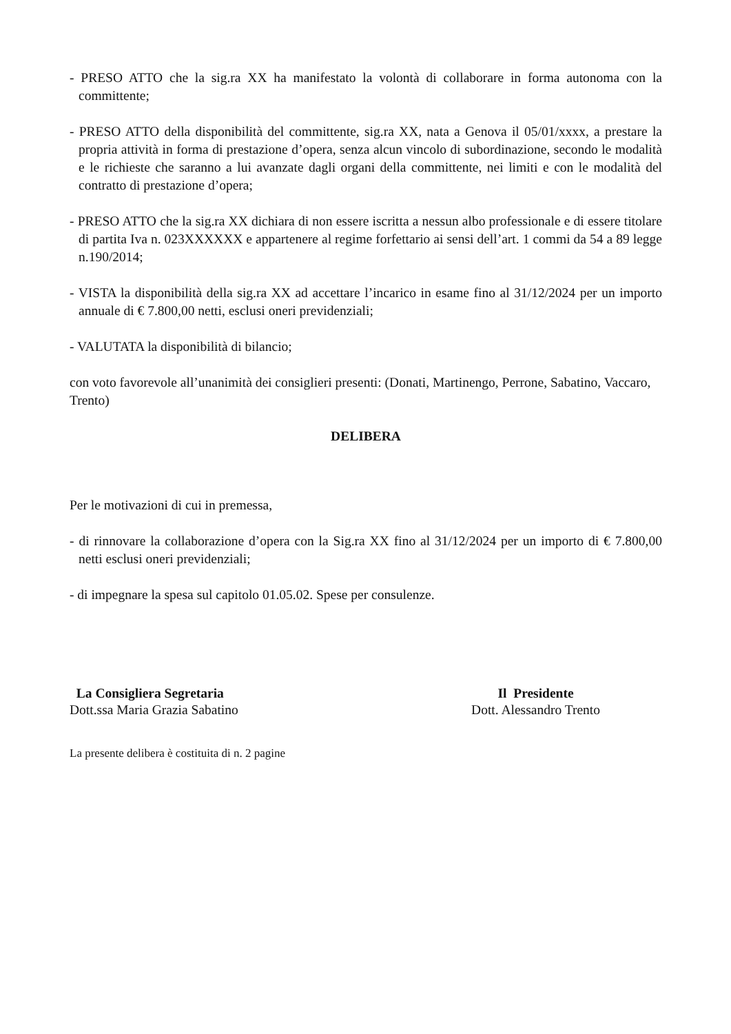- PRESO ATTO che la sig.ra XX ha manifestato la volontà di collaborare in forma autonoma con la committente;
- PRESO ATTO della disponibilità del committente, sig.ra XX, nata a Genova il 05/01/xxxx, a prestare la propria attività in forma di prestazione d’opera, senza alcun vincolo di subordinazione, secondo le modalità e le richieste che saranno a lui avanzate dagli organi della committente, nei limiti e con le modalità del contratto di prestazione d’opera;
- PRESO ATTO che la sig.ra XX dichiara di non essere iscritta a nessun albo professionale e di essere titolare di partita Iva n. 023XXXXXX e appartenere al regime forfettario ai sensi dell’art. 1 commi da 54 a 89 legge n.190/2014;
- VISTA la disponibilità della sig.ra XX ad accettare l’incarico in esame fino al 31/12/2024 per un importo annuale di € 7.800,00 netti, esclusi oneri previdenziali;
- VALUTATA la disponibilità di bilancio;
con voto favorevole all’unanimità dei consiglieri presenti: (Donati, Martinengo, Perrone, Sabatino, Vaccaro, Trento)
DELIBERA
Per le motivazioni di cui in premessa,
- di rinnovare la collaborazione d’opera con la Sig.ra XX fino al 31/12/2024 per un importo di € 7.800,00 netti esclusi oneri previdenziali;
- di impegnare la spesa sul capitolo 01.05.02. Spese per consulenze.
La Consigliera Segretaria
Dott.ssa Maria Grazia Sabatino
Il Presidente
Dott. Alessandro Trento
La presente delibera è costituita di n. 2 pagine